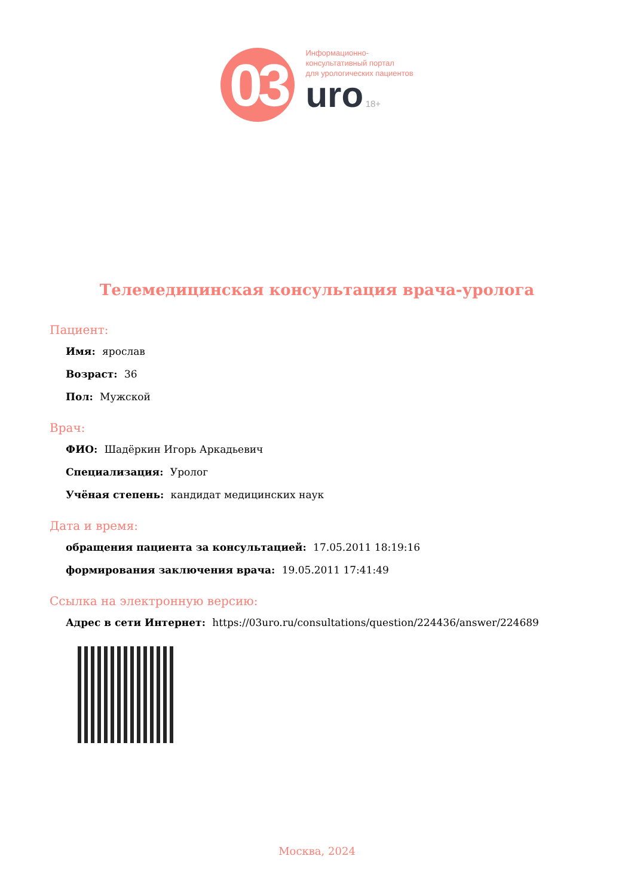03
Информационно-
консультативный портал
для урологических пациентов
uro 18+
Телемедицинская консультация врача-уролога
Пациент:
Имя: ярослав
Возраст: 36
Пол: Мужской
Врач:
ФИО: Шадёркин Игорь Аркадьевич
Специализация: Уролог
Учёная степень: кандидат медицинских наук
Дата и время:
обращения пациента за консультацией: 17.05.2011 18:19:16
формирования заключения врача: 19.05.2011 17:41:49
Ссылка на электронную версию:
Адрес в сети Интернет: https://03uro.ru/consultations/question/224436/answer/224689
Москва, 2024